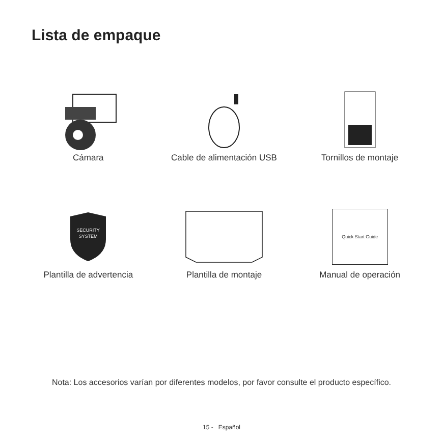Lista de empaque
Cámara
Cable de alimentación USB
Tornillos de montaje
SECURITY
SYSTEM
Plantilla de advertencia
Plantilla de montaje
Quick Start Guide
Manual de operación
Nota: Los accesorios varían por diferentes modelos, por favor consulte el producto específico.
15 - Español